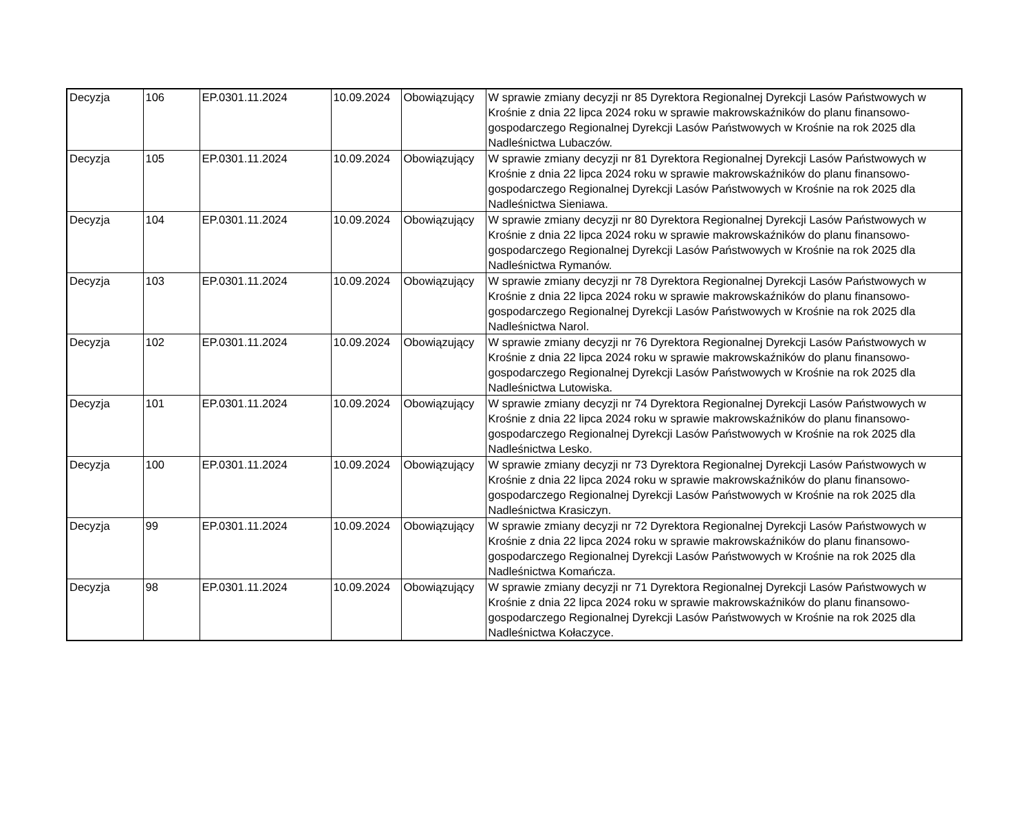| Decyzja | 106 | EP.0301.11.2024 | 10.09.2024 | Obowiązujący | W sprawie zmiany decyzji nr 85 Dyrektora Regionalnej Dyrekcji Lasów Państwowych w Krośnie z dnia 22 lipca 2024 roku w sprawie makrowskaźników do planu finansowo-gospodarczego Regionalnej Dyrekcji Lasów Państwowych w Krośnie na rok 2025 dla Nadleśnictwa Lubaczów. |
| Decyzja | 105 | EP.0301.11.2024 | 10.09.2024 | Obowiązujący | W sprawie zmiany decyzji nr 81 Dyrektora Regionalnej Dyrekcji Lasów Państwowych w Krośnie z dnia 22 lipca 2024 roku w sprawie makrowskaźników do planu finansowo-gospodarczego Regionalnej Dyrekcji Lasów Państwowych w Krośnie na rok 2025 dla Nadleśnictwa Sieniawa. |
| Decyzja | 104 | EP.0301.11.2024 | 10.09.2024 | Obowiązujący | W sprawie zmiany decyzji nr 80 Dyrektora Regionalnej Dyrekcji Lasów Państwowych w Krośnie z dnia 22 lipca 2024 roku w sprawie makrowskaźników do planu finansowo-gospodarczego Regionalnej Dyrekcji Lasów Państwowych w Krośnie na rok 2025 dla Nadleśnictwa Rymanów. |
| Decyzja | 103 | EP.0301.11.2024 | 10.09.2024 | Obowiązujący | W sprawie zmiany decyzji nr 78 Dyrektora Regionalnej Dyrekcji Lasów Państwowych w Krośnie z dnia 22 lipca 2024 roku w sprawie makrowskaźników do planu finansowo-gospodarczego Regionalnej Dyrekcji Lasów Państwowych w Krośnie na rok 2025 dla Nadleśnictwa Narol. |
| Decyzja | 102 | EP.0301.11.2024 | 10.09.2024 | Obowiązujący | W sprawie zmiany decyzji nr 76 Dyrektora Regionalnej Dyrekcji Lasów Państwowych w Krośnie z dnia 22 lipca 2024 roku w sprawie makrowskaźników do planu finansowo-gospodarczego Regionalnej Dyrekcji Lasów Państwowych w Krośnie na rok 2025 dla Nadleśnictwa Lutowiska. |
| Decyzja | 101 | EP.0301.11.2024 | 10.09.2024 | Obowiązujący | W sprawie zmiany decyzji nr 74 Dyrektora Regionalnej Dyrekcji Lasów Państwowych w Krośnie z dnia 22 lipca 2024 roku w sprawie makrowskaźników do planu finansowo-gospodarczego Regionalnej Dyrekcji Lasów Państwowych w Krośnie na rok 2025 dla Nadleśnictwa Lesko. |
| Decyzja | 100 | EP.0301.11.2024 | 10.09.2024 | Obowiązujący | W sprawie zmiany decyzji nr 73 Dyrektora Regionalnej Dyrekcji Lasów Państwowych w Krośnie z dnia 22 lipca 2024 roku w sprawie makrowskaźników do planu finansowo-gospodarczego Regionalnej Dyrekcji Lasów Państwowych w Krośnie na rok 2025 dla Nadleśnictwa Krasiczyn. |
| Decyzja | 99 | EP.0301.11.2024 | 10.09.2024 | Obowiązujący | W sprawie zmiany decyzji nr 72 Dyrektora Regionalnej Dyrekcji Lasów Państwowych w Krośnie z dnia 22 lipca 2024 roku w sprawie makrowskaźników do planu finansowo-gospodarczego Regionalnej Dyrekcji Lasów Państwowych w Krośnie na rok 2025 dla Nadleśnictwa Komańcza. |
| Decyzja | 98 | EP.0301.11.2024 | 10.09.2024 | Obowiązujący | W sprawie zmiany decyzji nr 71 Dyrektora Regionalnej Dyrekcji Lasów Państwowych w Krośnie z dnia 22 lipca 2024 roku w sprawie makrowskaźników do planu finansowo-gospodarczego Regionalnej Dyrekcji Lasów Państwowych w Krośnie na rok 2025 dla Nadleśnictwa Kołaczyce. |